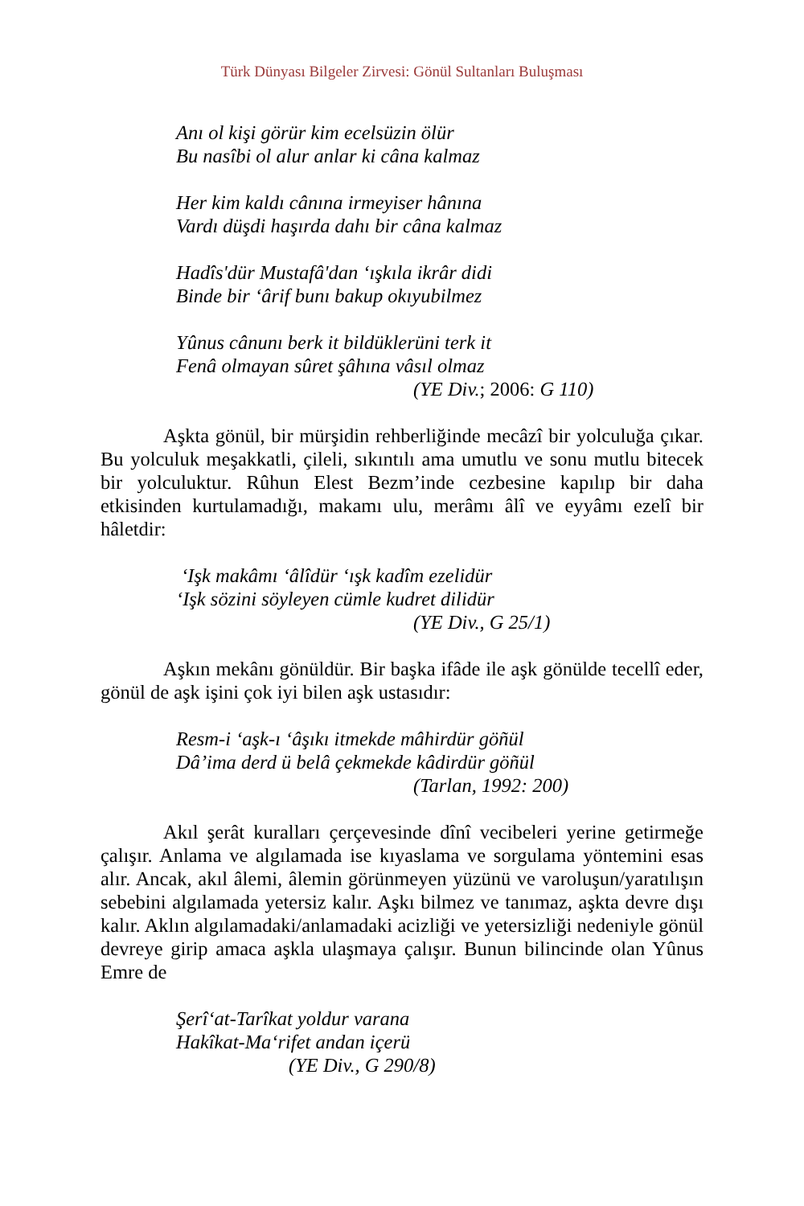Türk Dünyası Bilgeler Zirvesi: Gönül Sultanları Buluşması
Anı ol kişi görür kim ecelsüzin ölür
Bu nasîbi ol alur anlar ki câna kalmaz
Her kim kaldı cânına irmeyiser hânına
Vardı düşdi haşırda dahı bir câna kalmaz
Hadîs'dür Mustafâ'dan ‘ışkıla ikrâr didi
Binde bir ‘ârif bunı bakup okıyubilmez
Yûnus cânunı berk it bildüklerüni terk it
Fenâ olmayan sûret şâhına vâsıl olmaz
(YE Div.; 2006: G 110)
Aşkta gönül, bir mürşidin rehberliğinde mecâzî bir yolculuğa çıkar. Bu yolculuk meşakkatli, çileli, sıkıntılı ama umutlu ve sonu mutlu bitecek bir yolculuktur. Rûhun Elest Bezm’inde cezbesine kapılıp bir daha etkisinden kurtulamadığı, makamı ulu, merâmı âlî ve eyyâmı ezelî bir hâletdir:
‘Işk makâmı ‘âlîdür ‘ışk kadîm ezelidür
‘Işk sözini söyleyen cümle kudret dilidür
(YE Div., G 25/1)
Aşkın mekânı gönüldür. Bir başka ifâde ile aşk gönülde tecellî eder, gönül de aşk işini çok iyi bilen aşk ustasıdır:
Resm-i ‘aşk-ı ‘âşıkı itmekde mâhirdür göñül
Dâ’ima derd ü belâ çekmekde kâdirdür göñül
(Tarlan, 1992: 200)
Akıl şerât kuralları çerçevesinde dînî vecibeleri yerine getirmeğe çalışır. Anlama ve algılamada ise kıyaslama ve sorgulama yöntemini esas alır. Ancak, akıl âlemi, âlemin görünmeyen yüzünü ve varoluşun/yaratılışın sebebini algılamada yetersiz kalır. Aşkı bilmez ve tanımaz, aşkta devre dışı kalır. Aklın algılamadaki/anlamadaki acizliği ve yetersizliği nedeniyle gönül devreye girip amaca aşkla ulaşmaya çalışır. Bunun bilincinde olan Yûnus Emre de
Şerî‘at-Tarîkat yoldur varana
Hakîkat-Ma‘rifet andan içerü
(YE Div., G 290/8)